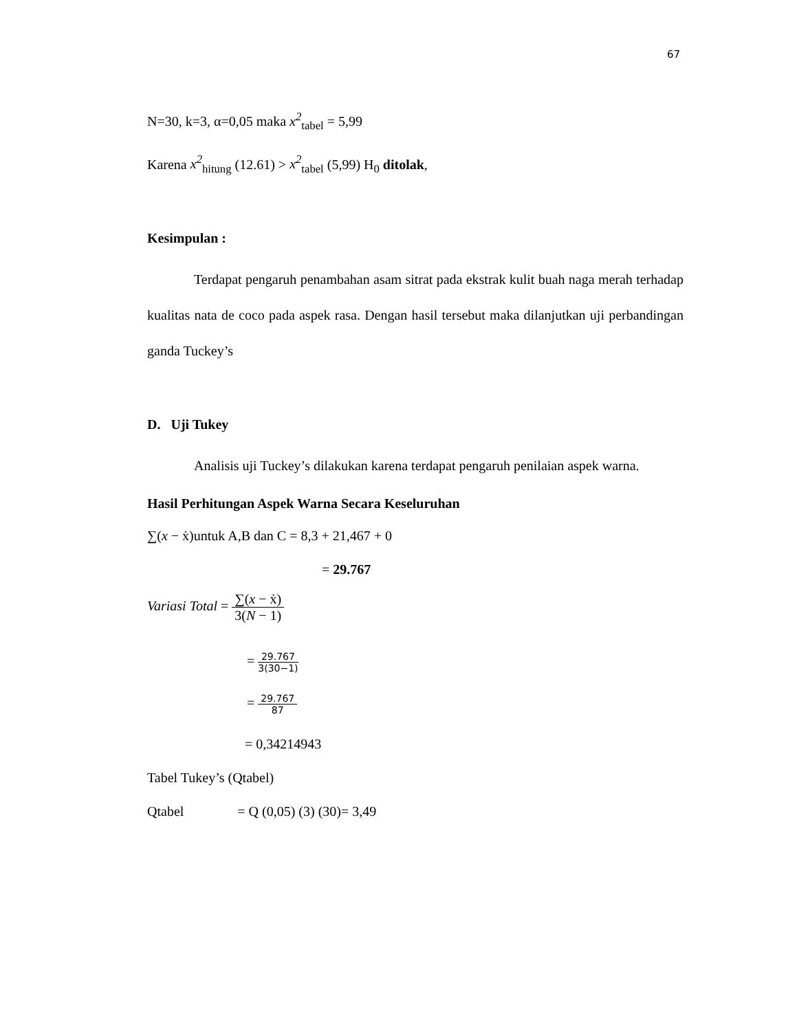67
N=30, k=3, α=0,05 maka x<sup>2</sup><sub>tabel</sub> = 5,99
Karena x<sup>2</sup><sub>hitung</sub> (12.61) > x<sup>2</sup><sub>tabel</sub> (5,99) H<sub>0</sub> ditolak,
Kesimpulan :
Terdapat pengaruh penambahan asam sitrat pada ekstrak kulit buah naga merah terhadap kualitas nata de coco pada aspek rasa. Dengan hasil tersebut maka dilanjutkan uji perbandingan ganda Tuckey’s
D. Uji Tukey
Analisis uji Tuckey’s dilakukan karena terdapat pengaruh penilaian aspek warna.
Hasil Perhitungan Aspek Warna Secara Keseluruhan
∑(x − ẋ)untuk A,B dan C = 8,3 + 21,467 + 0
= 29.767
Variasi Total = ∑(x − ẋ) 3(N − 1)
= 29.767 3(30−1)
= 29.767 87
= 0,34214943
Tabel Tukey’s (Qtabel)
Qtabel = Q (0,05) (3) (30)= 3,49